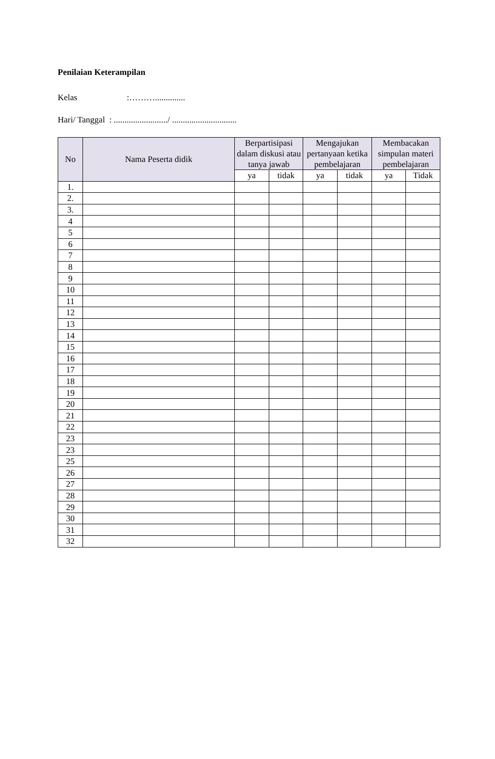Penilaian Keterampilan
Kelas :………..............
Hari/ Tanggal : ........................./ ..............................
| No | Nama Peserta didik | Berpartisipasi dalam diskusi atau tanya jawab | | Mengajukan pertanyaan ketika pembelajaran | | Membacakan simpulan materi pembelajaran | |
| --- | --- | --- | --- | --- | --- | --- | --- |
| | | ya | tidak | ya | tidak | ya | Tidak |
| 1. | | | | | | | |
| 2. | | | | | | | |
| 3. | | | | | | | |
| 4 | | | | | | | |
| 5 | | | | | | | |
| 6 | | | | | | | |
| 7 | | | | | | | |
| 8 | | | | | | | |
| 9 | | | | | | | |
| 10 | | | | | | | |
| 11 | | | | | | | |
| 12 | | | | | | | |
| 13 | | | | | | | |
| 14 | | | | | | | |
| 15 | | | | | | | |
| 16 | | | | | | | |
| 17 | | | | | | | |
| 18 | | | | | | | |
| 19 | | | | | | | |
| 20 | | | | | | | |
| 21 | | | | | | | |
| 22 | | | | | | | |
| 23 | | | | | | | |
| 23 | | | | | | | |
| 25 | | | | | | | |
| 26 | | | | | | | |
| 27 | | | | | | | |
| 28 | | | | | | | |
| 29 | | | | | | | |
| 30 | | | | | | | |
| 31 | | | | | | | |
| 32 | | | | | | | |